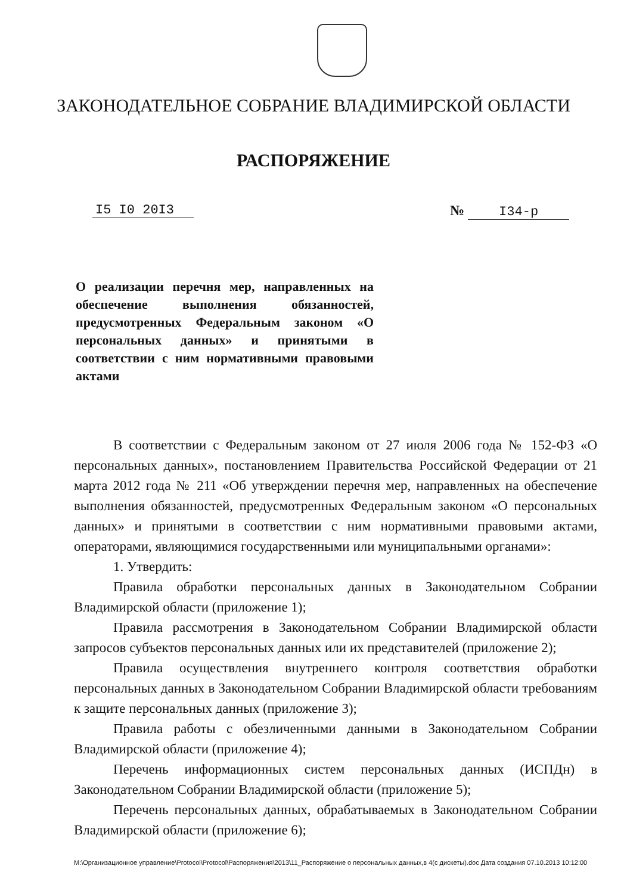ЗАКОНОДАТЕЛЬНОЕ СОБРАНИЕ ВЛАДИМИРСКОЙ ОБЛАСТИ
РАСПОРЯЖЕНИЕ
I5 I0 20I3 № I34-р
О реализации перечня мер, направленных на обеспечение выполнения обязанностей, предусмотренных Федеральным законом «О персональных данных» и принятыми в соответствии с ним нормативными правовыми актами
В соответствии с Федеральным законом от 27 июля 2006 года № 152-ФЗ «О персональных данных», постановлением Правительства Российской Федерации от 21 марта 2012 года № 211 «Об утверждении перечня мер, направленных на обеспечение выполнения обязанностей, предусмотренных Федеральным законом «О персональных данных» и принятыми в соответствии с ним нормативными правовыми актами, операторами, являющимися государственными или муниципальными органами»:
1. Утвердить:
Правила обработки персональных данных в Законодательном Собрании Владимирской области (приложение 1);
Правила рассмотрения в Законодательном Собрании Владимирской области запросов субъектов персональных данных или их представителей (приложение 2);
Правила осуществления внутреннего контроля соответствия обработки персональных данных в Законодательном Собрании Владимирской области требованиям к защите персональных данных (приложение 3);
Правила работы с обезличенными данными в Законодательном Собрании Владимирской области (приложение 4);
Перечень информационных систем персональных данных (ИСПДн) в Законодательном Собрании Владимирской области (приложение 5);
Перечень персональных данных, обрабатываемых в Законодательном Собрании Владимирской области (приложение 6);
M:\Организационное управление\Protocol\Protocol\Распоряжения\2013\11_Распоряжение о персональных данных,в 4(с дискеты).doc Дата создания 07.10.2013 10:12:00